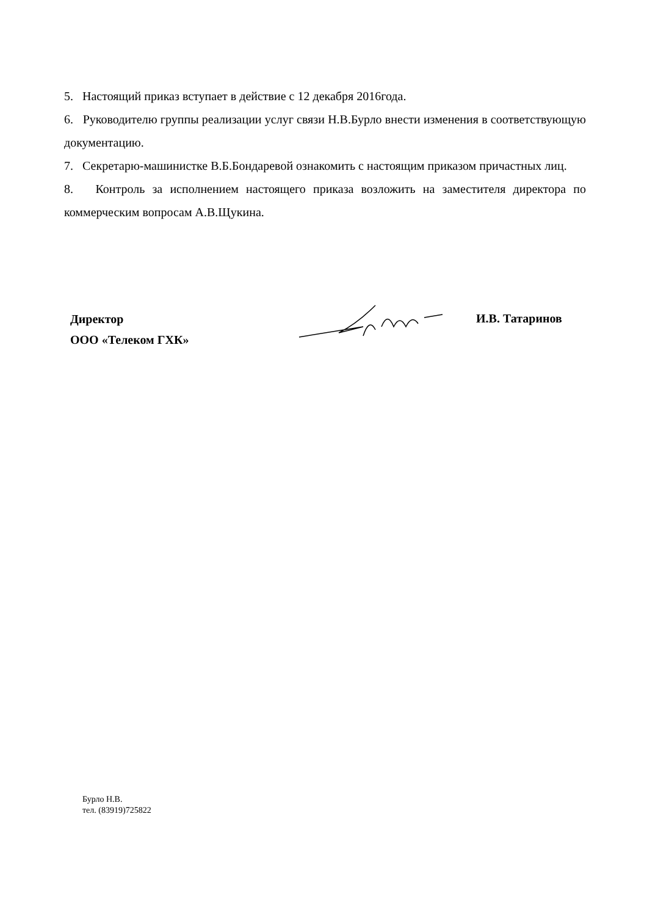5. Настоящий приказ вступает в действие с 12 декабря 2016года.
6. Руководителю группы реализации услуг связи Н.В.Бурло внести изменения в соответствующую документацию.
7. Секретарю-машинистке В.Б.Бондаревой ознакомить с настоящим приказом причастных лиц.
8. Контроль за исполнением настоящего приказа возложить на заместителя директора по коммерческим вопросам А.В.Щукина.
Директор
ООО «Телеком ГХК»
И.В. Татаринов
Бурло Н.В.
тел. (83919)725822